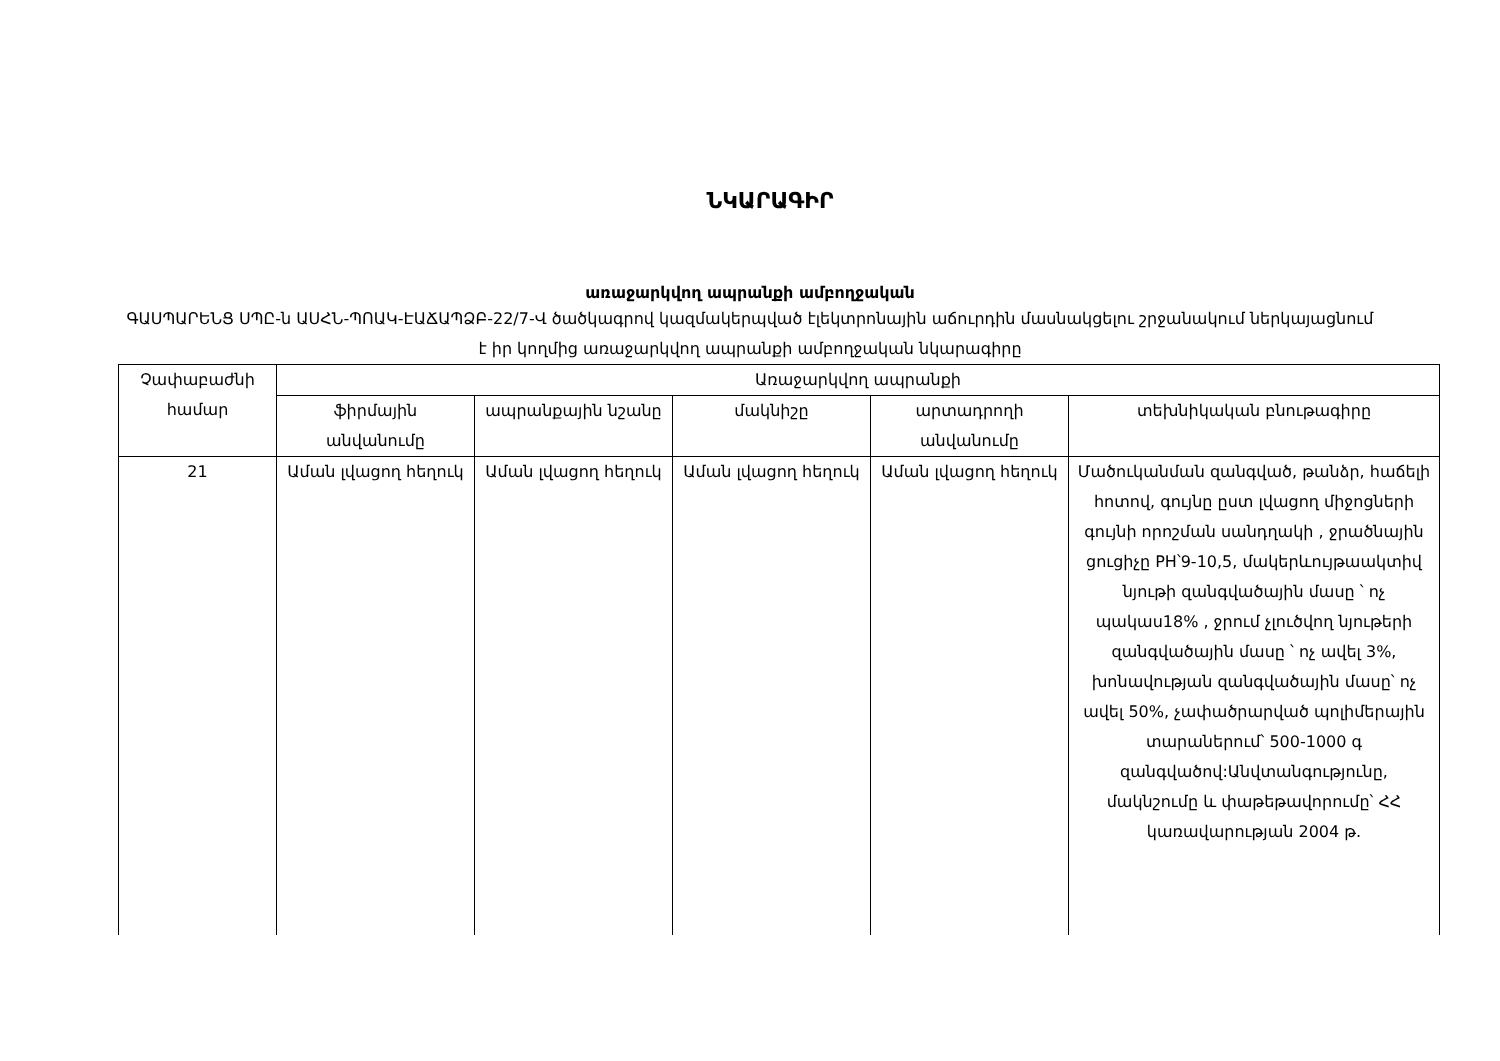ՆԿԱՐԱԳԻՐ
առաջարկվող ապրանքի ամբողջական
ԳԱՍՊԱՐԵՆՑ ՍՊԸ-ն ԱՍՀՆ-ՊՈԱԿ-ԷԱՃԱՊՁԲ-22/7-Վ ծածկագրով կազմակերպված էլեկտրոնային աճուրդին մասնակցելու շրջանակում ներկայացնում է իր կողմից առաջարկվող ապրանքի ամբողջական նկարագիրը
| Չափաբաժնի համար | Առաջարկվող ապրանքի | | | | |
| --- | --- | --- | --- | --- | --- |
| | ֆիրմային անվանումը | ապրանքային նշանը | մակնիշը | արտադրողի անվանումը | տեխնիկական բնութագիրը |
| 21 | Աման լվացող հեղուկ | Աման լվացող հեղուկ | Աման լվացող հեղուկ | Աման լվացող հեղուկ | Մածուկանման զանգված, թանձր, հաճելի հոտով, գույնը ըստ լվացող միջոցների գույնի որոշման սանդղակի , ջրածնային ցուցիչը PH՝9-10,5, մակերևույթաակտիվ նյութի զանգվածային մասը ՝ ոչ պակաս18% , ջրում չլուծվող նյութերի զանգվածային մասը ՝ ոչ ավել 3%, խոնավության զանգվածային մասը՝ ոչ ավել 50%, չափածրարված պոլիմերային տարաներում՝ 500-1000 գ զանգվածով:Անվտանգությունը, մակնշումը և փաթեթավորումը՝ ՀՀ կառավարության 2004 թ. |